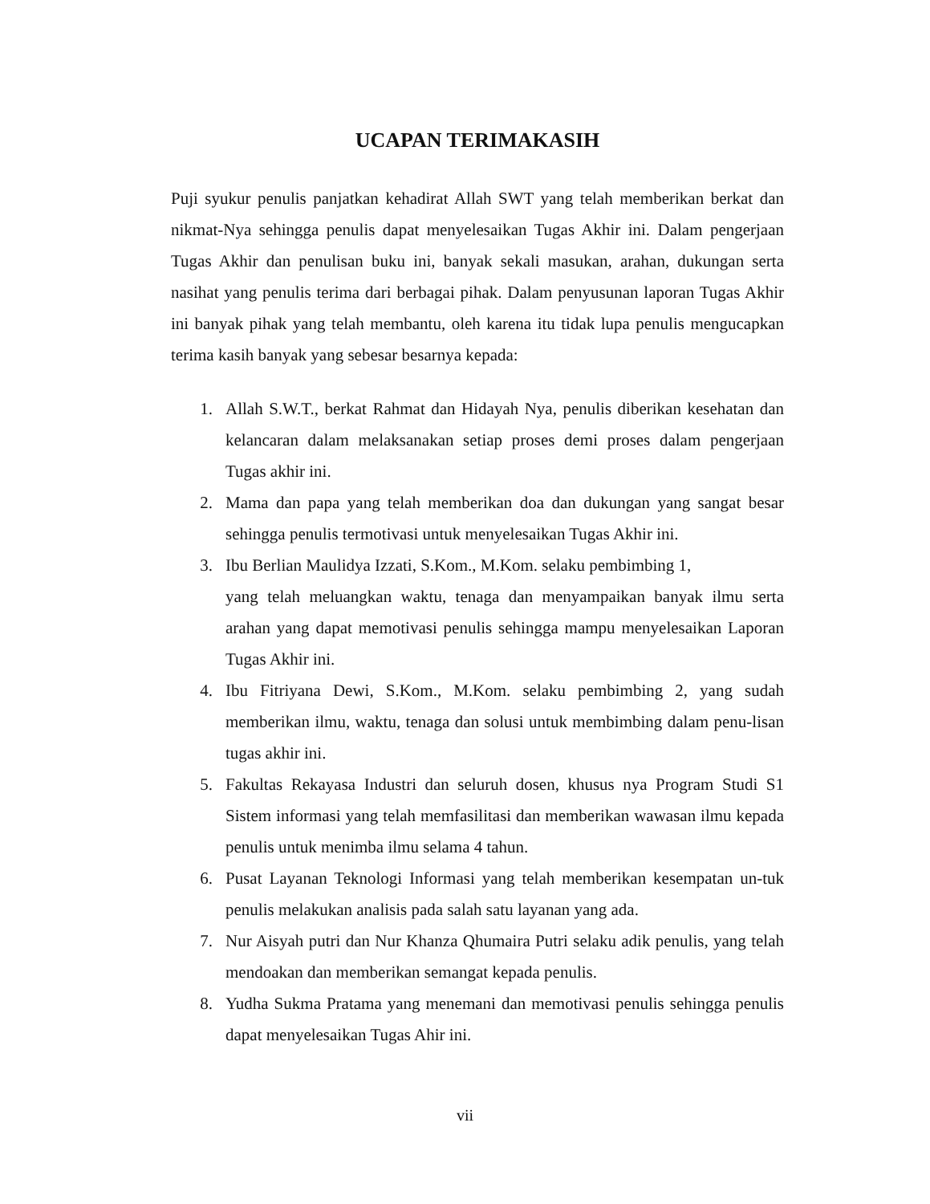UCAPAN TERIMAKASIH
Puji syukur penulis panjatkan kehadirat Allah SWT yang telah memberikan berkat dan nikmat-Nya sehingga penulis dapat menyelesaikan Tugas Akhir ini. Dalam pengerjaan Tugas Akhir dan penulisan buku ini, banyak sekali masukan, arahan, dukungan serta nasihat yang penulis terima dari berbagai pihak. Dalam penyusunan laporan Tugas Akhir ini banyak pihak yang telah membantu, oleh karena itu tidak lupa penulis mengucapkan terima kasih banyak yang sebesar besarnya kepada:
1. Allah S.W.T., berkat Rahmat dan Hidayah Nya, penulis diberikan kesehatan dan kelancaran dalam melaksanakan setiap proses demi proses dalam pengerjaan Tugas akhir ini.
2. Mama dan papa yang telah memberikan doa dan dukungan yang sangat besar sehingga penulis termotivasi untuk menyelesaikan Tugas Akhir ini.
3. Ibu Berlian Maulidya Izzati, S.Kom., M.Kom. selaku pembimbing 1,
yang telah meluangkan waktu, tenaga dan menyampaikan banyak ilmu serta arahan yang dapat memotivasi penulis sehingga mampu menyelesaikan Laporan Tugas Akhir ini.
4. Ibu Fitriyana Dewi, S.Kom., M.Kom. selaku pembimbing 2, yang sudah memberikan ilmu, waktu, tenaga dan solusi untuk membimbing dalam penu-lisan tugas akhir ini.
5. Fakultas Rekayasa Industri dan seluruh dosen, khusus nya Program Studi S1 Sistem informasi yang telah memfasilitasi dan memberikan wawasan ilmu kepada penulis untuk menimba ilmu selama 4 tahun.
6. Pusat Layanan Teknologi Informasi yang telah memberikan kesempatan un-tuk penulis melakukan analisis pada salah satu layanan yang ada.
7. Nur Aisyah putri dan Nur Khanza Qhumaira Putri selaku adik penulis, yang telah mendoakan dan memberikan semangat kepada penulis.
8. Yudha Sukma Pratama yang menemani dan memotivasi penulis sehingga penulis dapat menyelesaikan Tugas Ahir ini.
vii